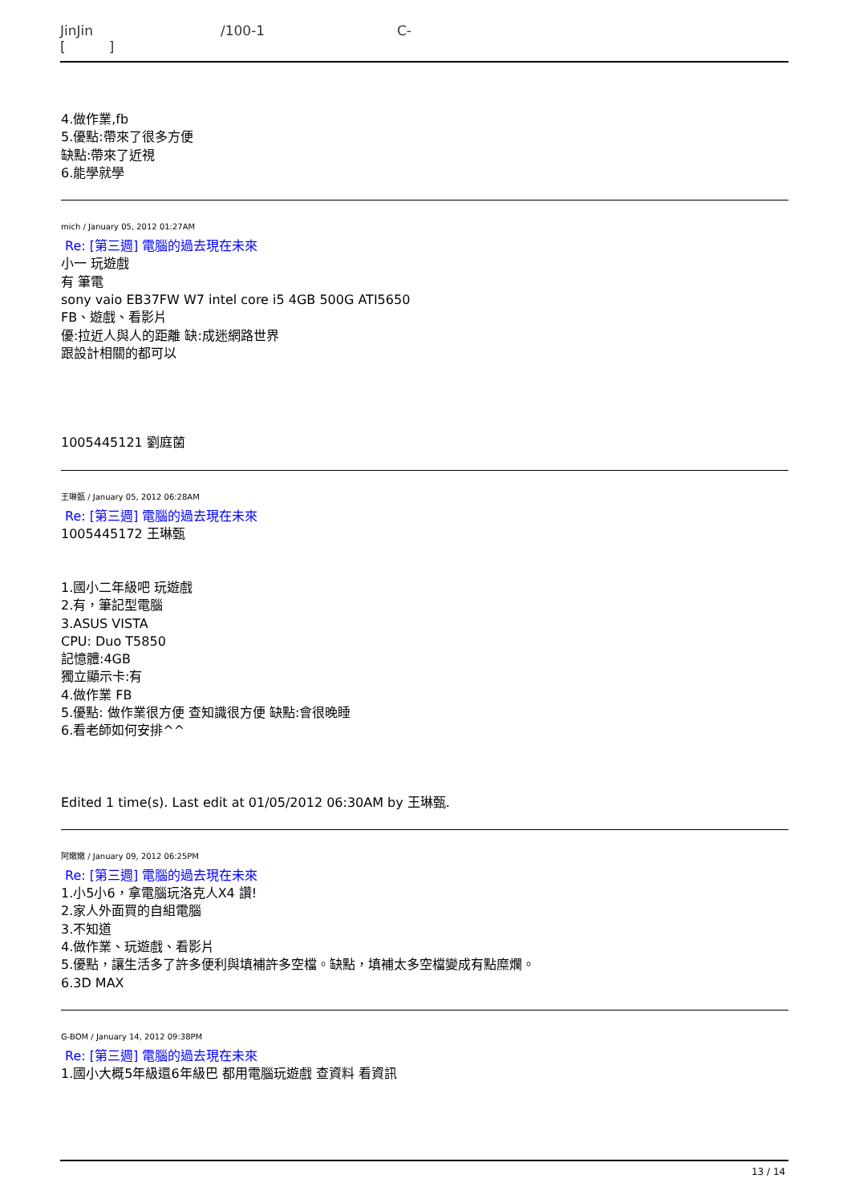JinJin /100-1 C-
[ ]
4.做作業,fb
5.優點:帶來了很多方便
缺點:帶來了近視
6.能學就學
mich / January 05, 2012 01:27AM
Re: [第三週] 電腦的過去現在未來
小一 玩遊戲
有 筆電
sony vaio EB37FW W7 intel core i5 4GB 500G ATI5650
FB、遊戲、看影片
優:拉近人與人的距離 缺:成迷網路世界
跟設計相關的都可以
1005445121 劉庭菌
王琳甄 / January 05, 2012 06:28AM
Re: [第三週] 電腦的過去現在未來
1005445172 王琳甄
1.國小二年級吧 玩遊戲
2.有，筆記型電腦
3.ASUS VISTA
CPU: Duo T5850
記憶體:4GB
獨立顯示卡:有
4.做作業 FB
5.優點: 做作業很方便 查知識很方便 缺點:會很晚睡
6.看老師如何安排^^
Edited 1 time(s). Last edit at 01/05/2012 06:30AM by 王琳甄.
阿嫩嫩 / January 09, 2012 06:25PM
Re: [第三週] 電腦的過去現在未來
1.小5小6，拿電腦玩洛克人X4 讚!
2.家人外面買的自組電腦
3.不知道
4.做作業、玩遊戲、看影片
5.優點，讓生活多了許多便利與填補許多空檔。缺點，填補太多空檔變成有點糜爛。
6.3D MAX
G-BOM / January 14, 2012 09:38PM
Re: [第三週] 電腦的過去現在未來
1.國小大概5年級還6年級巴 都用電腦玩遊戲 查資料 看資訊
13 / 14